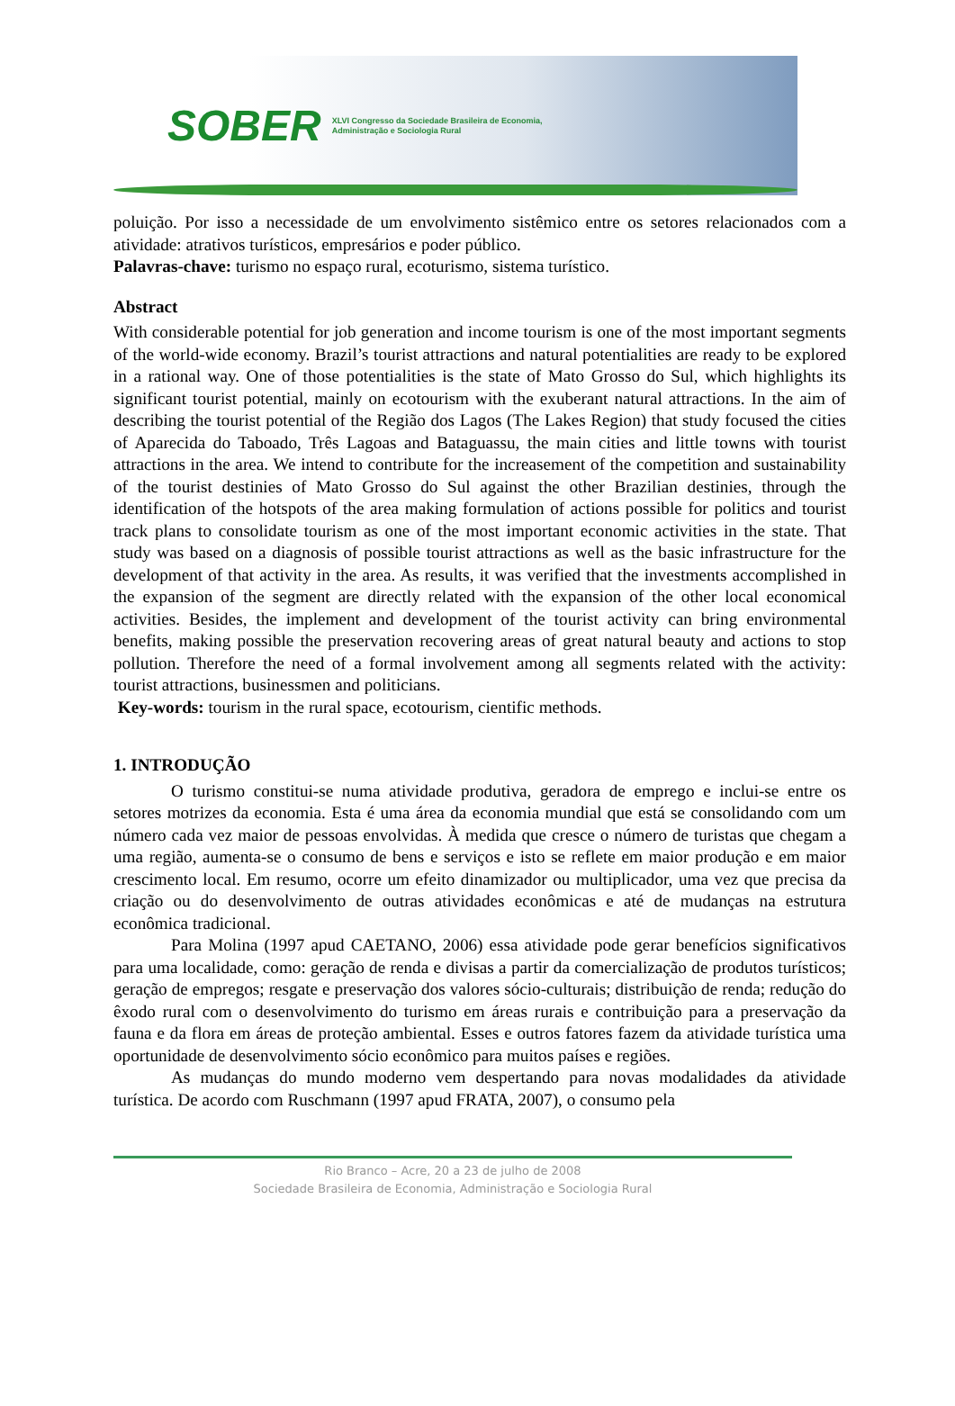SOBER XLVI Congresso da Sociedade Brasileira de Economia,
Administração e Sociologia Rural
poluição. Por isso a necessidade de um envolvimento sistêmico entre os setores relacionados com a atividade: atrativos turísticos, empresários e poder público.
Palavras-chave: turismo no espaço rural, ecoturismo, sistema turístico.
Abstract
With considerable potential for job generation and income tourism is one of the most important segments of the world-wide economy. Brazil’s tourist attractions and natural potentialities are ready to be explored in a rational way. One of those potentialities is the state of Mato Grosso do Sul, which highlights its significant tourist potential, mainly on ecotourism with the exuberant natural attractions. In the aim of describing the tourist potential of the Região dos Lagos (The Lakes Region) that study focused the cities of Aparecida do Taboado, Três Lagoas and Bataguassu, the main cities and little towns with tourist attractions in the area. We intend to contribute for the increasement of the competition and sustainability of the tourist destinies of Mato Grosso do Sul against the other Brazilian destinies, through the identification of the hotspots of the area making formulation of actions possible for politics and tourist track plans to consolidate tourism as one of the most important economic activities in the state. That study was based on a diagnosis of possible tourist attractions as well as the basic infrastructure for the development of that activity in the area. As results, it was verified that the investments accomplished in the expansion of the segment are directly related with the expansion of the other local economical activities. Besides, the implement and development of the tourist activity can bring environmental benefits, making possible the preservation recovering areas of great natural beauty and actions to stop pollution. Therefore the need of a formal involvement among all segments related with the activity: tourist attractions, businessmen and politicians.
Key-words: tourism in the rural space, ecotourism, cientific methods.
1. INTRODUÇÃO
O turismo constitui-se numa atividade produtiva, geradora de emprego e inclui-se entre os setores motrizes da economia. Esta é uma área da economia mundial que está se consolidando com um número cada vez maior de pessoas envolvidas. À medida que cresce o número de turistas que chegam a uma região, aumenta-se o consumo de bens e serviços e isto se reflete em maior produção e em maior crescimento local. Em resumo, ocorre um efeito dinamizador ou multiplicador, uma vez que precisa da criação ou do desenvolvimento de outras atividades econômicas e até de mudanças na estrutura econômica tradicional.
Para Molina (1997 apud CAETANO, 2006) essa atividade pode gerar benefícios significativos para uma localidade, como: geração de renda e divisas a partir da comercialização de produtos turísticos; geração de empregos; resgate e preservação dos valores sócio-culturais; distribuição de renda; redução do êxodo rural com o desenvolvimento do turismo em áreas rurais e contribuição para a preservação da fauna e da flora em áreas de proteção ambiental. Esses e outros fatores fazem da atividade turística uma oportunidade de desenvolvimento sócio econômico para muitos países e regiões.
As mudanças do mundo moderno vem despertando para novas modalidades da atividade turística. De acordo com Ruschmann (1997 apud FRATA, 2007), o consumo pela
Rio Branco – Acre, 20 a 23 de julho de 2008
Sociedade Brasileira de Economia, Administração e Sociologia Rural